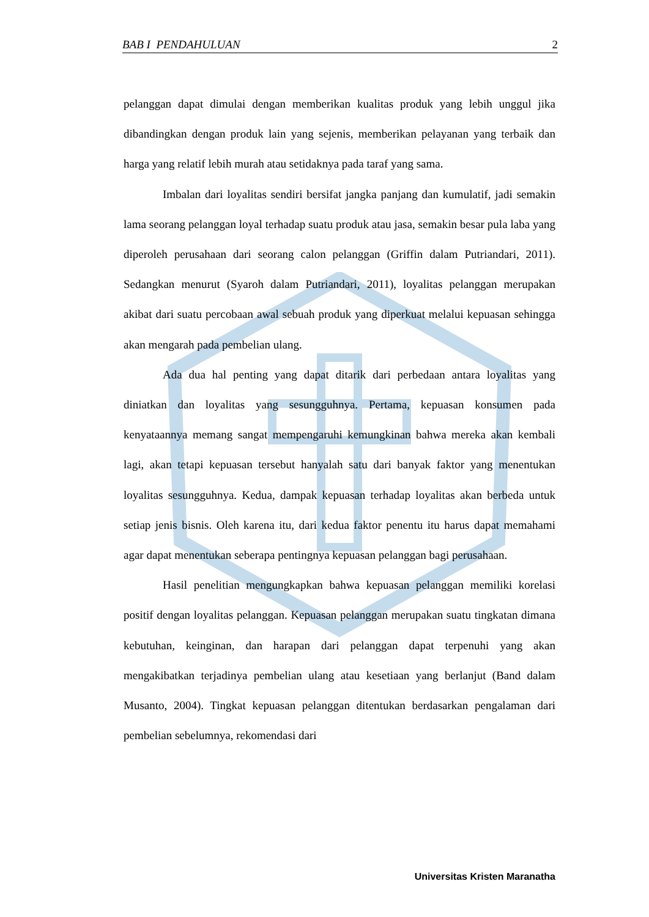BAB I PENDAHULUAN 2
pelanggan dapat dimulai dengan memberikan kualitas produk yang lebih unggul jika dibandingkan dengan produk lain yang sejenis, memberikan pelayanan yang terbaik dan harga yang relatif lebih murah atau setidaknya pada taraf yang sama.
Imbalan dari loyalitas sendiri bersifat jangka panjang dan kumulatif, jadi semakin lama seorang pelanggan loyal terhadap suatu produk atau jasa, semakin besar pula laba yang diperoleh perusahaan dari seorang calon pelanggan (Griffin dalam Putriandari, 2011). Sedangkan menurut (Syaroh dalam Putriandari, 2011), loyalitas pelanggan merupakan akibat dari suatu percobaan awal sebuah produk yang diperkuat melalui kepuasan sehingga akan mengarah pada pembelian ulang.
Ada dua hal penting yang dapat ditarik dari perbedaan antara loyalitas yang diniatkan dan loyalitas yang sesungguhnya. Pertama, kepuasan konsumen pada kenyataannya memang sangat mempengaruhi kemungkinan bahwa mereka akan kembali lagi, akan tetapi kepuasan tersebut hanyalah satu dari banyak faktor yang menentukan loyalitas sesungguhnya. Kedua, dampak kepuasan terhadap loyalitas akan berbeda untuk setiap jenis bisnis. Oleh karena itu, dari kedua faktor penentu itu harus dapat memahami agar dapat menentukan seberapa pentingnya kepuasan pelanggan bagi perusahaan.
Hasil penelitian mengungkapkan bahwa kepuasan pelanggan memiliki korelasi positif dengan loyalitas pelanggan. Kepuasan pelanggan merupakan suatu tingkatan dimana kebutuhan, keinginan, dan harapan dari pelanggan dapat terpenuhi yang akan mengakibatkan terjadinya pembelian ulang atau kesetiaan yang berlanjut (Band dalam Musanto, 2004). Tingkat kepuasan pelanggan ditentukan berdasarkan pengalaman dari pembelian sebelumnya, rekomendasi dari
Universitas Kristen Maranatha